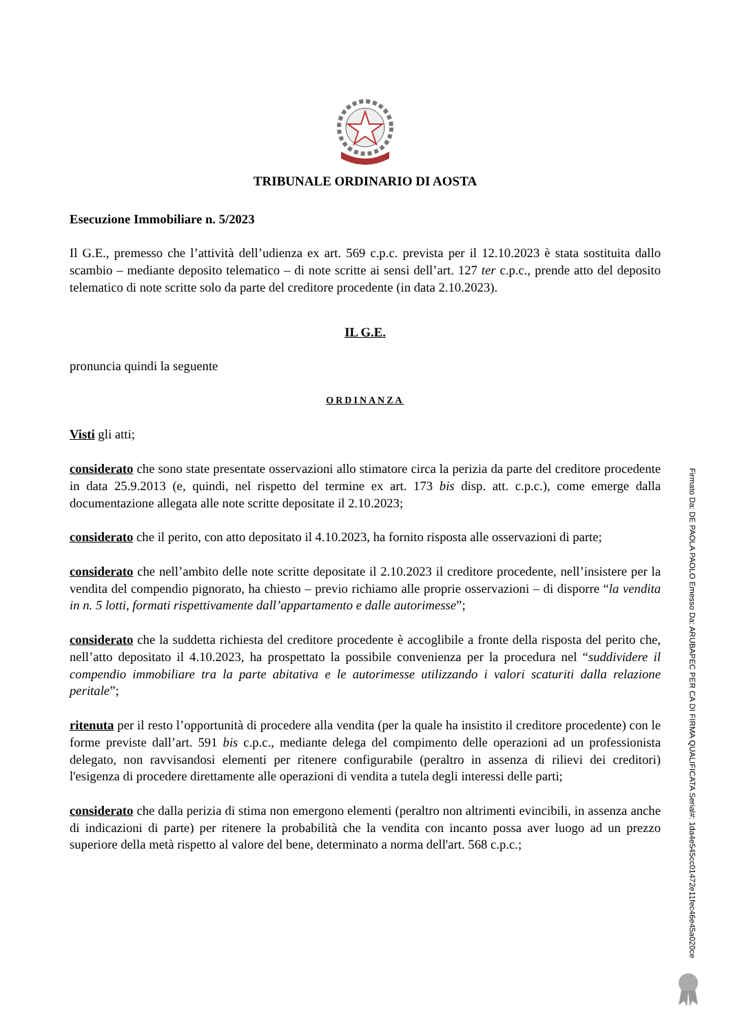TRIBUNALE ORDINARIO DI AOSTA
Esecuzione Immobiliare n. 5/2023
Il G.E., premesso che l’attività dell’udienza ex art. 569 c.p.c. prevista per il 12.10.2023 è stata sostituita dallo scambio – mediante deposito telematico – di note scritte ai sensi dell’art. 127 ter c.p.c., prende atto del deposito telematico di note scritte solo da parte del creditore procedente (in data 2.10.2023).
IL G.E.
pronuncia quindi la seguente
ORDINANZA
Visti gli atti;
considerato che sono state presentate osservazioni allo stimatore circa la perizia da parte del creditore procedente in data 25.9.2013 (e, quindi, nel rispetto del termine ex art. 173 bis disp. att. c.p.c.), come emerge dalla documentazione allegata alle note scritte depositate il 2.10.2023;
considerato che il perito, con atto depositato il 4.10.2023, ha fornito risposta alle osservazioni di parte;
considerato che nell’ambito delle note scritte depositate il 2.10.2023 il creditore procedente, nell’insistere per la vendita del compendio pignorato, ha chiesto – previo richiamo alle proprie osservazioni – di disporre “la vendita in n. 5 lotti, formati rispettivamente dall’appartamento e dalle autorimesse”;
considerato che la suddetta richiesta del creditore procedente è accoglibile a fronte della risposta del perito che, nell’atto depositato il 4.10.2023, ha prospettato la possibile convenienza per la procedura nel “suddividere il compendio immobiliare tra la parte abitativa e le autorimesse utilizzando i valori scaturiti dalla relazione peritale”;
ritenuta per il resto l’opportunità di procedere alla vendita (per la quale ha insistito il creditore procedente) con le forme previste dall’art. 591 bis c.p.c., mediante delega del compimento delle operazioni ad un professionista delegato, non ravvisandosi elementi per ritenere configurabile (peraltro in assenza di rilievi dei creditori) l'esigenza di procedere direttamente alle operazioni di vendita a tutela degli interessi delle parti;
considerato che dalla perizia di stima non emergono elementi (peraltro non altrimenti evincibili, in assenza anche di indicazioni di parte) per ritenere la probabilità che la vendita con incanto possa aver luogo ad un prezzo superiore della metà rispetto al valore del bene, determinato a norma dell'art. 568 c.p.c.;
Firmato Da: DE PAOLA PAOLO Emesso Da: ARUBAPEC PER CA DI FIRMA QUALIFICATA Serial#: 1da4e545cc01472e11fec46e45a020ce